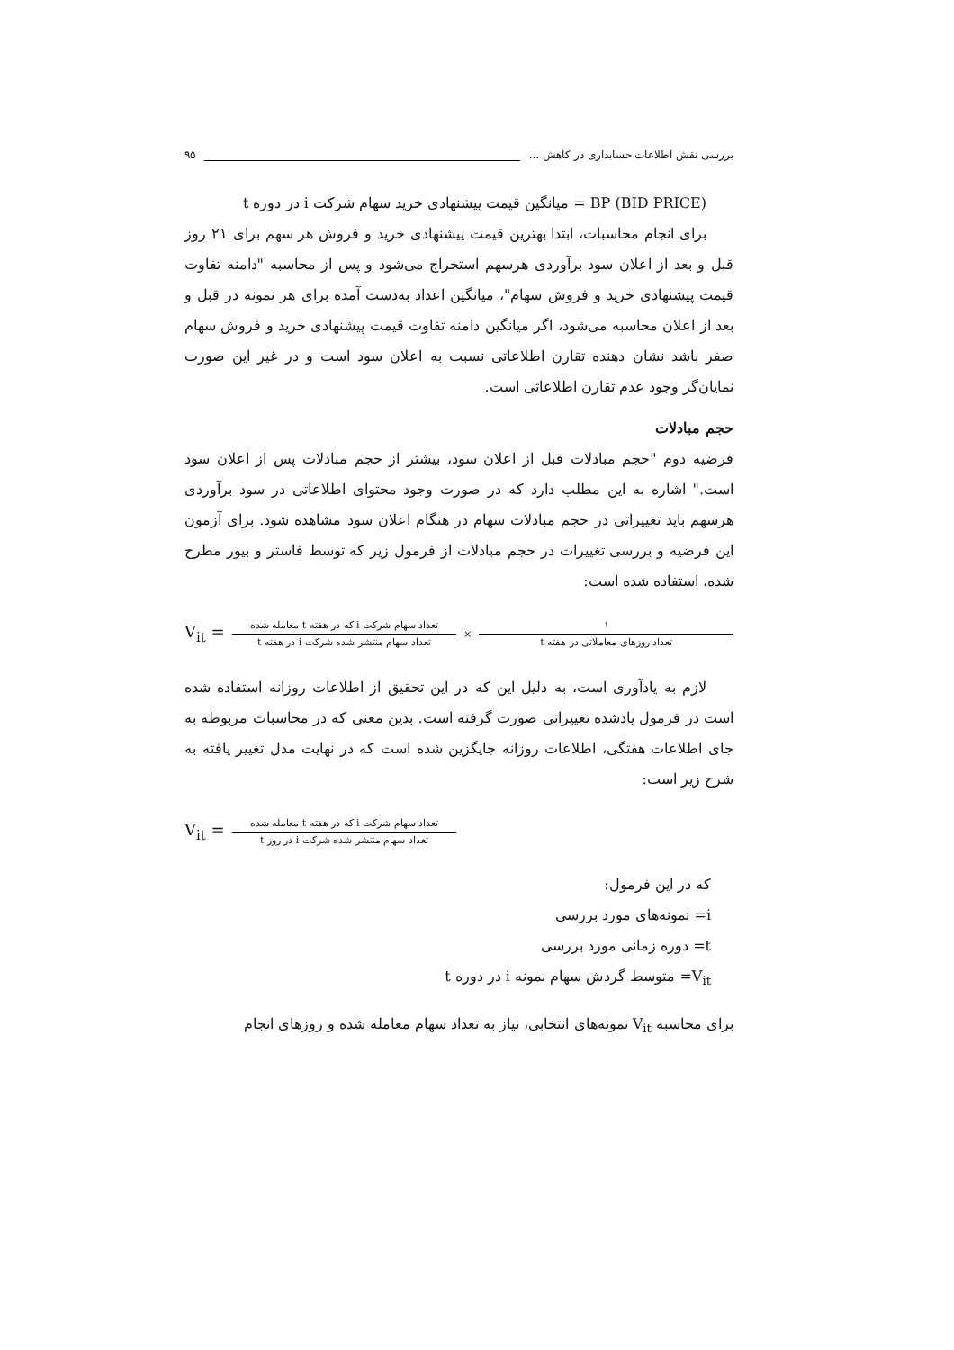بررسی نقش اطلاعات حسابداری در کاهش ... ۹۵
BP (BID PRICE) = میانگین قیمت پیشنهادی خرید سهام شرکت i در دوره t
برای انجام محاسبات، ابتدا بهترین قیمت پیشنهادی خرید و فروش هر سهم برای ۲۱ روز قبل و بعد از اعلان سود برآوردی هرسهم استخراج می‌شود و پس از محاسبه "دامنه تفاوت قیمت پیشنهادی خرید و فروش سهام"، میانگین اعداد به‌دست آمده برای هر نمونه در قبل و بعد از اعلان محاسبه می‌شود، اگر میانگین دامنه تفاوت قیمت پیشنهادی خرید و فروش سهام صفر باشد نشان دهنده تقارن اطلاعاتی نسبت به اعلان سود است و در غیر این صورت نمایان‌گر وجود عدم تقارن اطلاعاتی است.
حجم مبادلات
فرضیه دوم "حجم مبادلات قبل از اعلان سود، بیشتر از حجم مبادلات پس از اعلان سود است." اشاره به این مطلب دارد که در صورت وجود محتوای اطلاعاتی در سود برآوردی هرسهم باید تغییراتی در حجم مبادلات سهام در هنگام اعلان سود مشاهده شود. برای آزمون این فرضیه و بررسی تغییرات در حجم مبادلات از فرمول زیر که توسط فاستر و بیور مطرح شده، استفاده شده است:
V<sub>it</sub> = تعداد سهام شرکت i که در هفته t معامله شده تعداد سهام منتشر شده شرکت i در هفته t × ۱ تعداد روزهای معاملاتی در هفته t
لازم به یادآوری است، به دلیل این که در این تحقیق از اطلاعات روزانه استفاده شده است در فرمول یادشده تغییراتی صورت گرفته است. بدین معنی که در محاسبات مربوطه به جای اطلاعات هفتگی، اطلاعات روزانه جایگزین شده است که در نهایت مدل تغییر یافته به شرح زیر است:
V<sub>it</sub> = تعداد سهام شرکت i که در هفته t معامله شده تعداد سهام منتشر شده شرکت i در روز t
که در این فرمول:
i= نمونه‌های مورد بررسی
t= دوره زمانی مورد بررسی
V<sub>it</sub>= متوسط گردش سهام نمونه i در دوره t
برای محاسبه V<sub>it</sub> نمونه‌های انتخابی، نیاز به تعداد سهام معامله شده و روزهای انجام